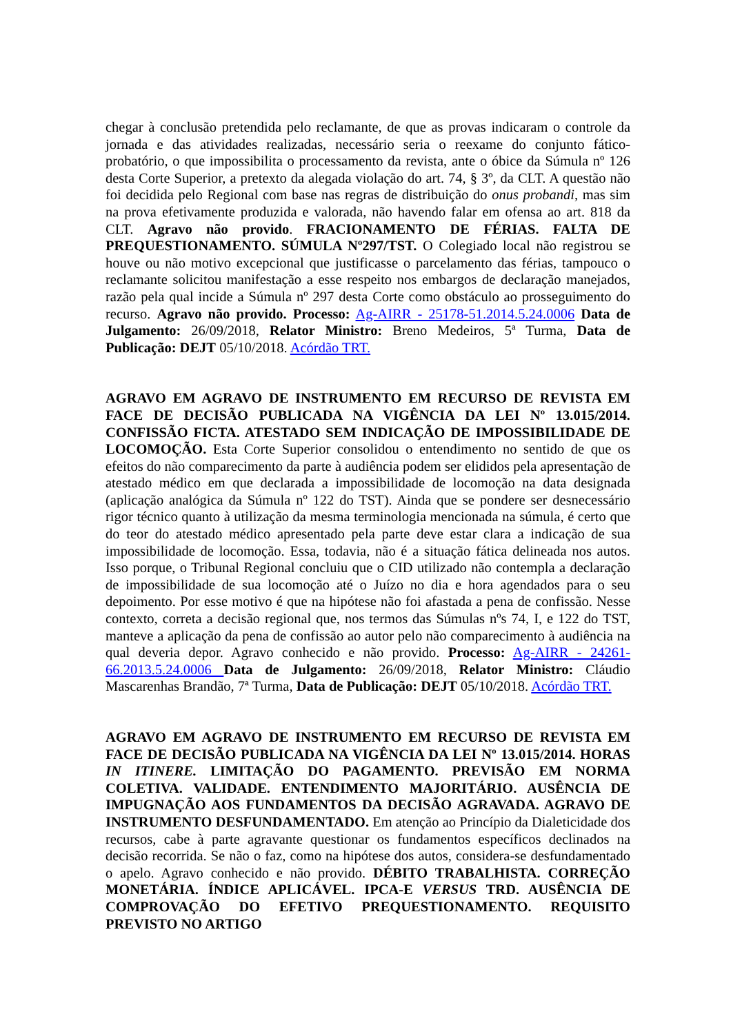chegar à conclusão pretendida pelo reclamante, de que as provas indicaram o controle da jornada e das atividades realizadas, necessário seria o reexame do conjunto fático-probatório, o que impossibilita o processamento da revista, ante o óbice da Súmula nº 126 desta Corte Superior, a pretexto da alegada violação do art. 74, § 3º, da CLT. A questão não foi decidida pelo Regional com base nas regras de distribuição do onus probandi, mas sim na prova efetivamente produzida e valorada, não havendo falar em ofensa ao art. 818 da CLT. Agravo não provido. FRACIONAMENTO DE FÉRIAS. FALTA DE PREQUESTIONAMENTO. SÚMULA Nº297/TST. O Colegiado local não registrou se houve ou não motivo excepcional que justificasse o parcelamento das férias, tampouco o reclamante solicitou manifestação a esse respeito nos embargos de declaração manejados, razão pela qual incide a Súmula nº 297 desta Corte como obstáculo ao prosseguimento do recurso. Agravo não provido. Processo: Ag-AIRR - 25178-51.2014.5.24.0006 Data de Julgamento: 26/09/2018, Relator Ministro: Breno Medeiros, 5ª Turma, Data de Publicação: DEJT 05/10/2018. Acórdão TRT.
AGRAVO EM AGRAVO DE INSTRUMENTO EM RECURSO DE REVISTA EM FACE DE DECISÃO PUBLICADA NA VIGÊNCIA DA LEI Nº 13.015/2014. CONFISSÃO FICTA. ATESTADO SEM INDICAÇÃO DE IMPOSSIBILIDADE DE LOCOMOÇÃO. Esta Corte Superior consolidou o entendimento no sentido de que os efeitos do não comparecimento da parte à audiência podem ser elididos pela apresentação de atestado médico em que declarada a impossibilidade de locomoção na data designada (aplicação analógica da Súmula nº 122 do TST). Ainda que se pondere ser desnecessário rigor técnico quanto à utilização da mesma terminologia mencionada na súmula, é certo que do teor do atestado médico apresentado pela parte deve estar clara a indicação de sua impossibilidade de locomoção. Essa, todavia, não é a situação fática delineada nos autos. Isso porque, o Tribunal Regional concluiu que o CID utilizado não contempla a declaração de impossibilidade de sua locomoção até o Juízo no dia e hora agendados para o seu depoimento. Por esse motivo é que na hipótese não foi afastada a pena de confissão. Nesse contexto, correta a decisão regional que, nos termos das Súmulas nºs 74, I, e 122 do TST, manteve a aplicação da pena de confissão ao autor pelo não comparecimento à audiência na qual deveria depor. Agravo conhecido e não provido. Processo: Ag-AIRR - 24261-66.2013.5.24.0006 Data de Julgamento: 26/09/2018, Relator Ministro: Cláudio Mascarenhas Brandão, 7ª Turma, Data de Publicação: DEJT 05/10/2018. Acórdão TRT.
AGRAVO EM AGRAVO DE INSTRUMENTO EM RECURSO DE REVISTA EM FACE DE DECISÃO PUBLICADA NA VIGÊNCIA DA LEI Nº 13.015/2014. HORAS IN ITINERE. LIMITAÇÃO DO PAGAMENTO. PREVISÃO EM NORMA COLETIVA. VALIDADE. ENTENDIMENTO MAJORITÁRIO. AUSÊNCIA DE IMPUGNAÇÃO AOS FUNDAMENTOS DA DECISÃO AGRAVADA. AGRAVO DE INSTRUMENTO DESFUNDAMENTADO. Em atenção ao Princípio da Dialeticidade dos recursos, cabe à parte agravante questionar os fundamentos específicos declinados na decisão recorrida. Se não o faz, como na hipótese dos autos, considera-se desfundamentado o apelo. Agravo conhecido e não provido. DÉBITO TRABALHISTA. CORREÇÃO MONETÁRIA. ÍNDICE APLICÁVEL. IPCA-E VERSUS TRD. AUSÊNCIA DE COMPROVAÇÃO DO EFETIVO PREQUESTIONAMENTO. REQUISITO PREVISTO NO ARTIGO